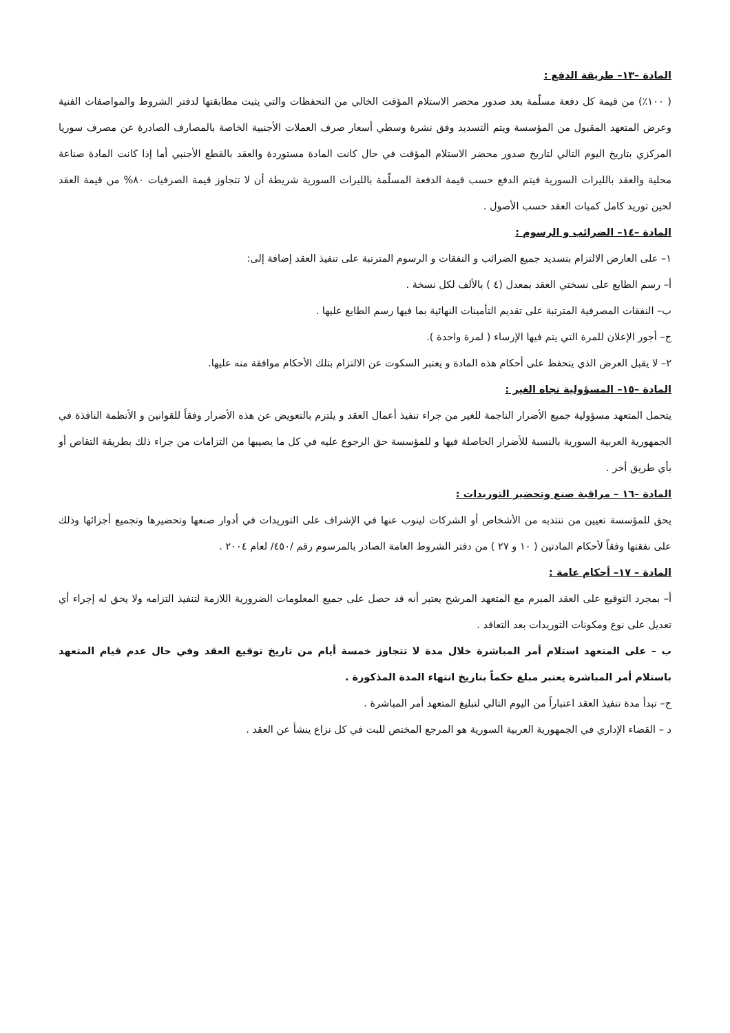المادة –١٣– طريقة الدفع :
( ١٠٠٪) من قيمة كل دفعة مسلّمة بعد صدور محضر الاستلام المؤقت الخالي من التحفظات والتي يثبت مطابقتها لدفتر الشروط والمواصفات الفنية وعرض المتعهد المقبول من المؤسسة ويتم التسديد وفق نشرة وسطي أسعار صرف العملات الأجنبية الخاصة بالمصارف الصادرة عن مصرف سوريا المركزي بتاريخ اليوم التالي لتاريخ صدور محضر الاستلام المؤقت في حال كانت المادة مستوردة والعقد بالقطع الأجنبي أما إذا كانت المادة صناعة محلية والعقد بالليرات السورية فيتم الدفع حسب قيمة الدفعة المسلّمة بالليرات السورية شريطة أن لا تتجاوز قيمة الصرفيات ٨٠% من قيمة العقد لحين توريد كامل كميات العقد حسب الأصول .
المادة –١٤– الضرائب و الرسوم :
١– على العارض الالتزام بتسديد جميع الضرائب و النفقات و الرسوم المترتبة على تنفيذ العقد إضافة إلى:
أ– رسم الطابع على نسختي العقد بمعدل (٤ ) بالألف لكل نسخة .
ب– النفقات المصرفية المترتبة على تقديم التأمينات النهائية بما فيها رسم الطابع عليها .
ج– أجور الإعلان للمرة التي يتم فيها الإرساء ( لمرة واحدة ).
٢– لا يقبل العرض الذي يتحفظ على أحكام هذه المادة و يعتبر السكوت عن الالتزام بتلك الأحكام موافقة منه عليها.
المادة –١٥– المسؤولية تجاه الغير :
يتحمل المتعهد مسؤولية جميع الأضرار الناجمة للغير من جراء تنفيذ أعمال العقد و يلتزم بالتعويض عن هذه الأضرار وفقاً للقوانين و الأنظمة النافذة في الجمهورية العربية السورية بالنسبة للأضرار الحاصلة فيها و للمؤسسة حق الرجوع عليه في كل ما يصيبها من التزامات من جراء ذلك بطريقة التقاص أو بأي طريق أخر .
المادة –١٦ – مراقبة صنع وتحضير التوريدات :
يحق للمؤسسة تعيين من تنتدبه من الأشخاص أو الشركات لينوب عنها في الإشراف على التوريدات في أدوار صنعها وتحضيرها وتجميع أجزائها وذلك على نفقتها وفقاً لأحكام المادتين ( ١٠ و ٢٧ ) من دفتر الشروط العامة الصادر بالمرسوم رقم /٤٥٠/ لعام ٢٠٠٤ .
المادة – ١٧– أحكام عامة :
أ– بمجرد التوقيع على العقد المبرم مع المتعهد المرشح يعتبر أنه قد حصل على جميع المعلومات الضرورية اللازمة لتنفيذ التزامه ولا يحق له إجراء أي تعديل على نوع ومكونات التوريدات بعد التعاقد .
ب – على المتعهد استلام أمر المباشرة خلال مدة لا تتجاوز خمسة أيام من تاريخ توقيع العقد وفي حال عدم قيام المتعهد باستلام أمر المباشرة يعتبر مبلغ حكماً بتاريخ انتهاء المدة المذكورة .
ج– تبدأ مدة تنفيذ العقد اعتباراً من اليوم التالي لتبليغ المتعهد أمر المباشرة .
د – القضاء الإداري في الجمهورية العربية السورية هو المرجع المختص للبت في كل نزاع ينشأ عن العقد .